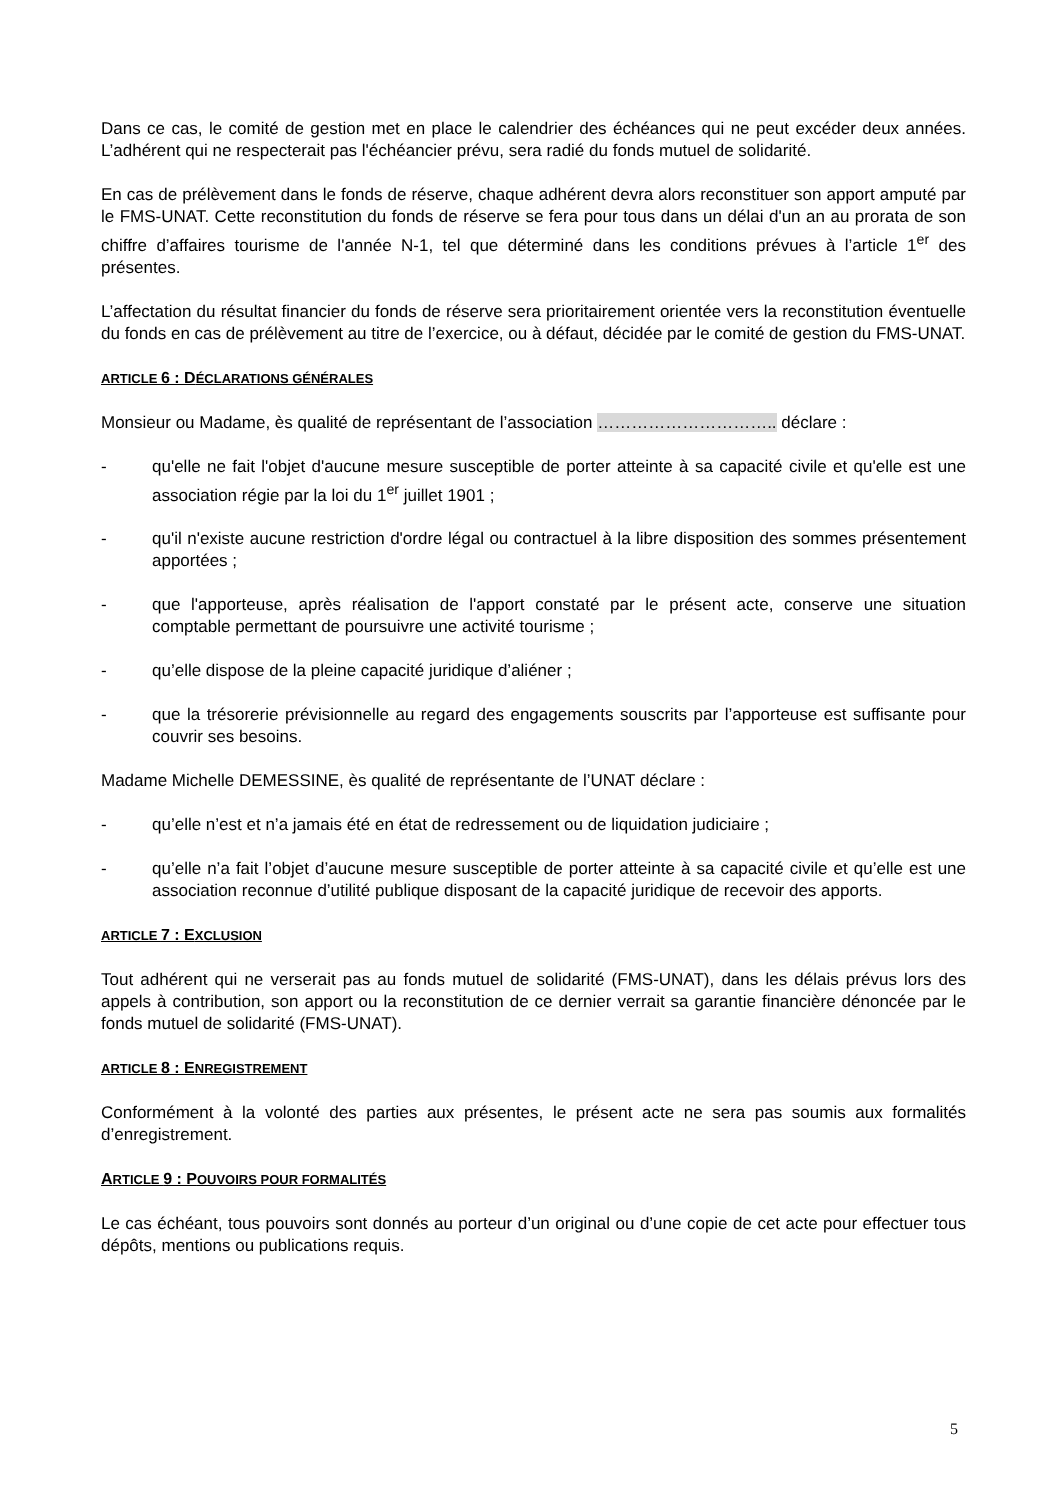Dans ce cas, le comité de gestion met en place le calendrier des échéances qui ne peut excéder deux années. L’adhérent qui ne respecterait pas l'échéancier prévu, sera radié du fonds mutuel de solidarité.
En cas de prélèvement dans le fonds de réserve, chaque adhérent devra alors reconstituer son apport amputé par le FMS-UNAT. Cette reconstitution du fonds de réserve se fera pour tous dans un délai d'un an au prorata de son chiffre d’affaires tourisme de l'année N-1, tel que déterminé dans les conditions prévues à l’article 1<sup>er</sup> des présentes.
L’affectation du résultat financier du fonds de réserve sera prioritairement orientée vers la reconstitution éventuelle du fonds en cas de prélèvement au titre de l’exercice, ou à défaut, décidée par le comité de gestion du FMS-UNAT.
ARTICLE 6 : DÉCLARATIONS GÉNÉRALES
Monsieur ou Madame, ès qualité de représentant de l’association ………………………….. déclare :
- qu'elle ne fait l'objet d'aucune mesure susceptible de porter atteinte à sa capacité civile et qu'elle est une association régie par la loi du 1<sup>er</sup> juillet 1901 ;
- qu'il n'existe aucune restriction d'ordre légal ou contractuel à la libre disposition des sommes présentement apportées ;
- que l'apporteuse, après réalisation de l'apport constaté par le présent acte, conserve une situation comptable permettant de poursuivre une activité tourisme ;
- qu’elle dispose de la pleine capacité juridique d’aliéner ;
- que la trésorerie prévisionnelle au regard des engagements souscrits par l’apporteuse est suffisante pour couvrir ses besoins.
Madame Michelle DEMESSINE, ès qualité de représentante de l’UNAT déclare :
- qu’elle n’est et n’a jamais été en état de redressement ou de liquidation judiciaire ;
- qu’elle n’a fait l’objet d’aucune mesure susceptible de porter atteinte à sa capacité civile et qu’elle est une association reconnue d’utilité publique disposant de la capacité juridique de recevoir des apports.
ARTICLE 7 : EXCLUSION
Tout adhérent qui ne verserait pas au fonds mutuel de solidarité (FMS-UNAT), dans les délais prévus lors des appels à contribution, son apport ou la reconstitution de ce dernier verrait sa garantie financière dénoncée par le fonds mutuel de solidarité (FMS-UNAT).
ARTICLE 8 : ENREGISTREMENT
Conformément à la volonté des parties aux présentes, le présent acte ne sera pas soumis aux formalités d’enregistrement.
ARTICLE 9 : POUVOIRS POUR FORMALITÉS
Le cas échéant, tous pouvoirs sont donnés au porteur d’un original ou d’une copie de cet acte pour effectuer tous dépôts, mentions ou publications requis.
5